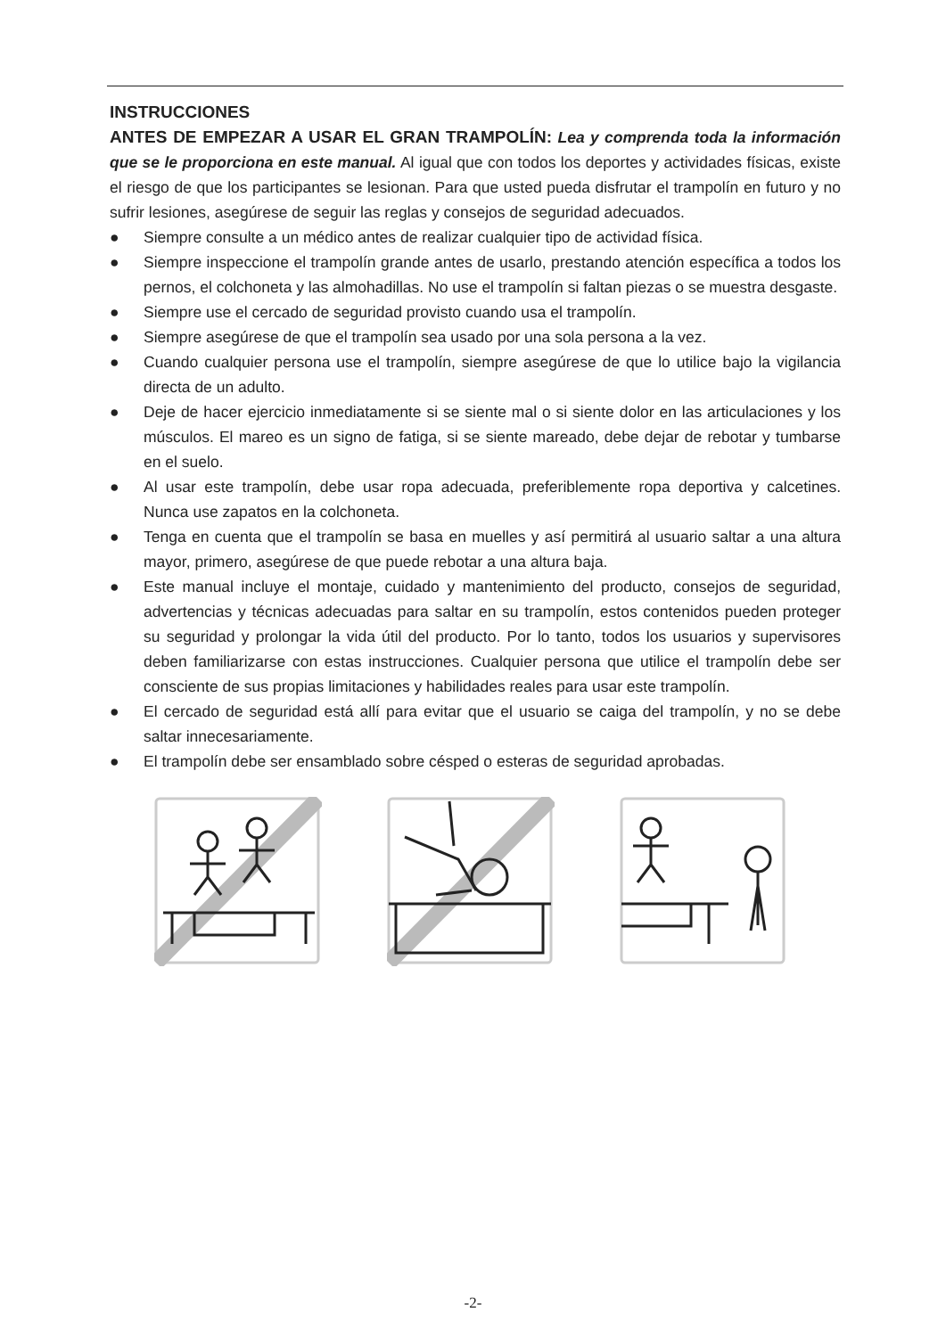INSTRUCCIONES
ANTES DE EMPEZAR A USAR EL GRAN TRAMPOLÍN: Lea y comprenda toda la información que se le proporciona en este manual. Al igual que con todos los deportes y actividades físicas, existe el riesgo de que los participantes se lesionan. Para que usted pueda disfrutar el trampolín en futuro y no sufrir lesiones, asegúrese de seguir las reglas y consejos de seguridad adecuados.
● Siempre consulte a un médico antes de realizar cualquier tipo de actividad física.
● Siempre inspeccione el trampolín grande antes de usarlo, prestando atención específica a todos los pernos, el colchoneta y las almohadillas. No use el trampolín si faltan piezas o se muestra desgaste.
● Siempre use el cercado de seguridad provisto cuando usa el trampolín.
● Siempre asegúrese de que el trampolín sea usado por una sola persona a la vez.
● Cuando cualquier persona use el trampolín, siempre asegúrese de que lo utilice bajo la vigilancia directa de un adulto.
● Deje de hacer ejercicio inmediatamente si se siente mal o si siente dolor en las articulaciones y los músculos. El mareo es un signo de fatiga, si se siente mareado, debe dejar de rebotar y tumbarse en el suelo.
● Al usar este trampolín, debe usar ropa adecuada, preferiblemente ropa deportiva y calcetines. Nunca use zapatos en la colchoneta.
● Tenga en cuenta que el trampolín se basa en muelles y así permitirá al usuario saltar a una altura mayor, primero, asegúrese de que puede rebotar a una altura baja.
● Este manual incluye el montaje, cuidado y mantenimiento del producto, consejos de seguridad, advertencias y técnicas adecuadas para saltar en su trampolín, estos contenidos pueden proteger su seguridad y prolongar la vida útil del producto. Por lo tanto, todos los usuarios y supervisores deben familiarizarse con estas instrucciones. Cualquier persona que utilice el trampolín debe ser consciente de sus propias limitaciones y habilidades reales para usar este trampolín.
● El cercado de seguridad está allí para evitar que el usuario se caiga del trampolín, y no se debe saltar innecesariamente.
● El trampolín debe ser ensamblado sobre césped o esteras de seguridad aprobadas.
-2-